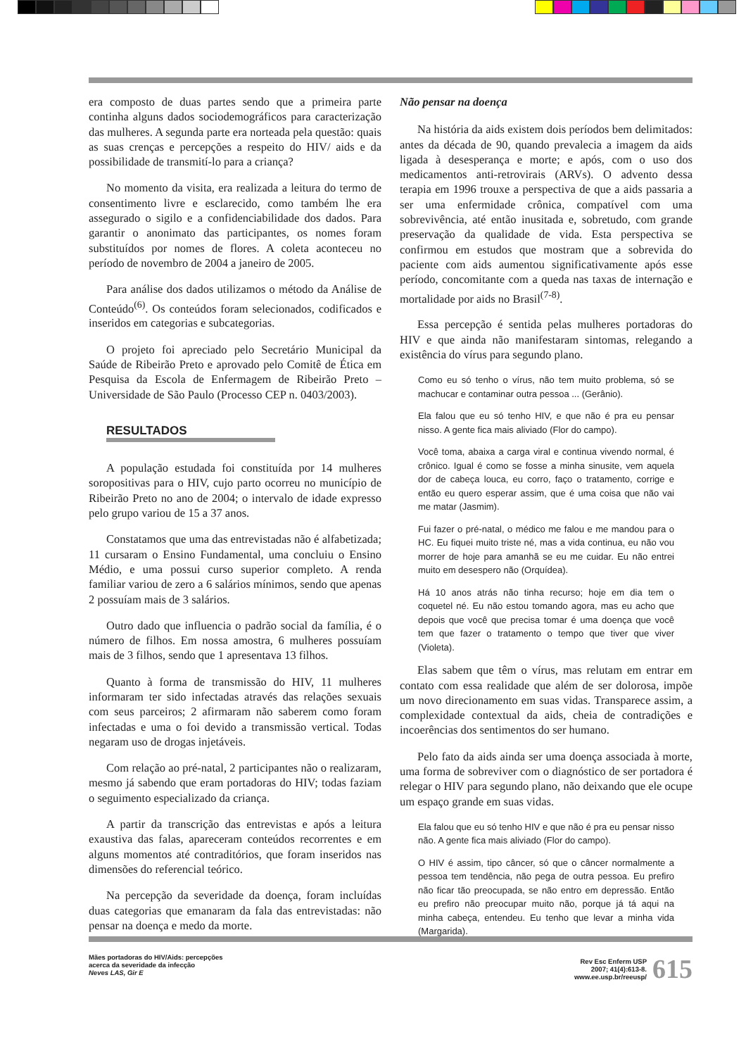era composto de duas partes sendo que a primeira parte continha alguns dados sociodemográficos para caracterização das mulheres. A segunda parte era norteada pela questão: quais as suas crenças e percepções a respeito do HIV/ aids e da possibilidade de transmití-lo para a criança?
No momento da visita, era realizada a leitura do termo de consentimento livre e esclarecido, como também lhe era assegurado o sigilo e a confidenciabilidade dos dados. Para garantir o anonimato das participantes, os nomes foram substituídos por nomes de flores. A coleta aconteceu no período de novembro de 2004 a janeiro de 2005.
Para análise dos dados utilizamos o método da Análise de Conteúdo<sup>(6)</sup>. Os conteúdos foram selecionados, codificados e inseridos em categorias e subcategorias.
O projeto foi apreciado pelo Secretário Municipal da Saúde de Ribeirão Preto e aprovado pelo Comitê de Ética em Pesquisa da Escola de Enfermagem de Ribeirão Preto – Universidade de São Paulo (Processo CEP n. 0403/2003).
RESULTADOS
A população estudada foi constituída por 14 mulheres soropositivas para o HIV, cujo parto ocorreu no município de Ribeirão Preto no ano de 2004; o intervalo de idade expresso pelo grupo variou de 15 a 37 anos.
Constatamos que uma das entrevistadas não é alfabetizada; 11 cursaram o Ensino Fundamental, uma concluiu o Ensino Médio, e uma possui curso superior completo. A renda familiar variou de zero a 6 salários mínimos, sendo que apenas 2 possuíam mais de 3 salários.
Outro dado que influencia o padrão social da família, é o número de filhos. Em nossa amostra, 6 mulheres possuíam mais de 3 filhos, sendo que 1 apresentava 13 filhos.
Quanto à forma de transmissão do HIV, 11 mulheres informaram ter sido infectadas através das relações sexuais com seus parceiros; 2 afirmaram não saberem como foram infectadas e uma o foi devido a transmissão vertical. Todas negaram uso de drogas injetáveis.
Com relação ao pré-natal, 2 participantes não o realizaram, mesmo já sabendo que eram portadoras do HIV; todas faziam o seguimento especializado da criança.
A partir da transcrição das entrevistas e após a leitura exaustiva das falas, apareceram conteúdos recorrentes e em alguns momentos até contraditórios, que foram inseridos nas dimensões do referencial teórico.
Na percepção da severidade da doença, foram incluídas duas categorias que emanaram da fala das entrevistadas: não pensar na doença e medo da morte.
Não pensar na doença
Na história da aids existem dois períodos bem delimitados: antes da década de 90, quando prevalecia a imagem da aids ligada à desesperança e morte; e após, com o uso dos medicamentos anti-retrovirais (ARVs). O advento dessa terapia em 1996 trouxe a perspectiva de que a aids passaria a ser uma enfermidade crônica, compatível com uma sobrevivência, até então inusitada e, sobretudo, com grande preservação da qualidade de vida. Esta perspectiva se confirmou em estudos que mostram que a sobrevida do paciente com aids aumentou significativamente após esse período, concomitante com a queda nas taxas de internação e mortalidade por aids no Brasil<sup>(7-8)</sup>.
Essa percepção é sentida pelas mulheres portadoras do HIV e que ainda não manifestaram sintomas, relegando a existência do vírus para segundo plano.
Como eu só tenho o vírus, não tem muito problema, só se machucar e contaminar outra pessoa ... (Gerânio).
Ela falou que eu só tenho HIV, e que não é pra eu pensar nisso. A gente fica mais aliviado (Flor do campo).
Você toma, abaixa a carga viral e continua vivendo normal, é crônico. Igual é como se fosse a minha sinusite, vem aquela dor de cabeça louca, eu corro, faço o tratamento, corrige e então eu quero esperar assim, que é uma coisa que não vai me matar (Jasmim).
Fui fazer o pré-natal, o médico me falou e me mandou para o HC. Eu fiquei muito triste né, mas a vida continua, eu não vou morrer de hoje para amanhã se eu me cuidar. Eu não entrei muito em desespero não (Orquídea).
Há 10 anos atrás não tinha recurso; hoje em dia tem o coquetel né. Eu não estou tomando agora, mas eu acho que depois que você que precisa tomar é uma doença que você tem que fazer o tratamento o tempo que tiver que viver (Violeta).
Elas sabem que têm o vírus, mas relutam em entrar em contato com essa realidade que além de ser dolorosa, impõe um novo direcionamento em suas vidas. Transparece assim, a complexidade contextual da aids, cheia de contradições e incoerências dos sentimentos do ser humano.
Pelo fato da aids ainda ser uma doença associada à morte, uma forma de sobreviver com o diagnóstico de ser portadora é relegar o HIV para segundo plano, não deixando que ele ocupe um espaço grande em suas vidas.
Ela falou que eu só tenho HIV e que não é pra eu pensar nisso não. A gente fica mais aliviado (Flor do campo).
O HIV é assim, tipo câncer, só que o câncer normalmente a pessoa tem tendência, não pega de outra pessoa. Eu prefiro não ficar tão preocupada, se não entro em depressão. Então eu prefiro não preocupar muito não, porque já tá aqui na minha cabeça, entendeu. Eu tenho que levar a minha vida (Margarida).
Mães portadoras do HIV/Aids: percepções
acerca da severidade da infecção
Neves LAS, Gir E
Rev Esc Enferm USP
2007; 41(4):613-8.
www.ee.usp.br/reeusp/
615